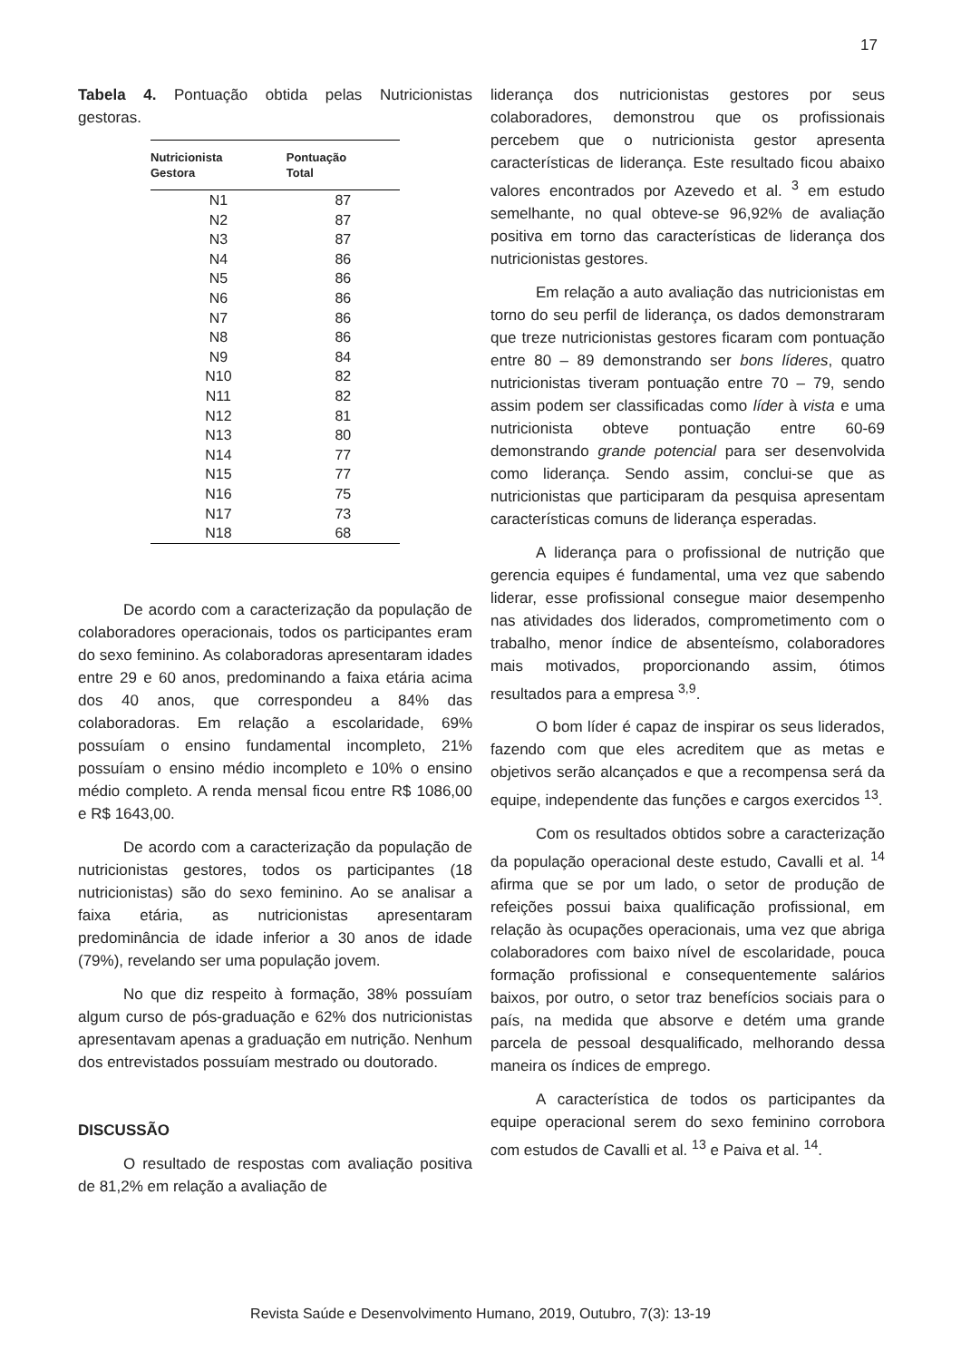17
Tabela 4. Pontuação obtida pelas Nutricionistas gestoras.
| Nutricionista Gestora | Pontuação Total |
| --- | --- |
| N1 | 87 |
| N2 | 87 |
| N3 | 87 |
| N4 | 86 |
| N5 | 86 |
| N6 | 86 |
| N7 | 86 |
| N8 | 86 |
| N9 | 84 |
| N10 | 82 |
| N11 | 82 |
| N12 | 81 |
| N13 | 80 |
| N14 | 77 |
| N15 | 77 |
| N16 | 75 |
| N17 | 73 |
| N18 | 68 |
De acordo com a caracterização da população de colaboradores operacionais, todos os participantes eram do sexo feminino. As colaboradoras apresentaram idades entre 29 e 60 anos, predominando a faixa etária acima dos 40 anos, que correspondeu a 84% das colaboradoras. Em relação a escolaridade, 69% possuíam o ensino fundamental incompleto, 21% possuíam o ensino médio incompleto e 10% o ensino médio completo. A renda mensal ficou entre R$ 1086,00 e R$ 1643,00.
De acordo com a caracterização da população de nutricionistas gestores, todos os participantes (18 nutricionistas) são do sexo feminino. Ao se analisar a faixa etária, as nutricionistas apresentaram predominância de idade inferior a 30 anos de idade (79%), revelando ser uma população jovem.
No que diz respeito à formação, 38% possuíam algum curso de pós-graduação e 62% dos nutricionistas apresentavam apenas a graduação em nutrição. Nenhum dos entrevistados possuíam mestrado ou doutorado.
DISCUSSÃO
O resultado de respostas com avaliação positiva de 81,2% em relação a avaliação de
liderança dos nutricionistas gestores por seus colaboradores, demonstrou que os profissionais percebem que o nutricionista gestor apresenta características de liderança. Este resultado ficou abaixo valores encontrados por Azevedo et al. <sup>3</sup> em estudo semelhante, no qual obteve-se 96,92% de avaliação positiva em torno das características de liderança dos nutricionistas gestores.
Em relação a auto avaliação das nutricionistas em torno do seu perfil de liderança, os dados demonstraram que treze nutricionistas gestores ficaram com pontuação entre 80 – 89 demonstrando ser bons líderes, quatro nutricionistas tiveram pontuação entre 70 – 79, sendo assim podem ser classificadas como líder à vista e uma nutricionista obteve pontuação entre 60-69 demonstrando grande potencial para ser desenvolvida como liderança. Sendo assim, conclui-se que as nutricionistas que participaram da pesquisa apresentam características comuns de liderança esperadas.
A liderança para o profissional de nutrição que gerencia equipes é fundamental, uma vez que sabendo liderar, esse profissional consegue maior desempenho nas atividades dos liderados, comprometimento com o trabalho, menor índice de absenteísmo, colaboradores mais motivados, proporcionando assim, ótimos resultados para a empresa <sup>3,9</sup>.
O bom líder é capaz de inspirar os seus liderados, fazendo com que eles acreditem que as metas e objetivos serão alcançados e que a recompensa será da equipe, independente das funções e cargos exercidos <sup>13</sup>.
Com os resultados obtidos sobre a caracterização da população operacional deste estudo, Cavalli et al. <sup>14</sup> afirma que se por um lado, o setor de produção de refeições possui baixa qualificação profissional, em relação às ocupações operacionais, uma vez que abriga colaboradores com baixo nível de escolaridade, pouca formação profissional e consequentemente salários baixos, por outro, o setor traz benefícios sociais para o país, na medida que absorve e detém uma grande parcela de pessoal desqualificado, melhorando dessa maneira os índices de emprego.
A característica de todos os participantes da equipe operacional serem do sexo feminino corrobora com estudos de Cavalli et al. <sup>13</sup> e Paiva et al. <sup>14</sup>.
Revista Saúde e Desenvolvimento Humano, 2019, Outubro, 7(3): 13-19